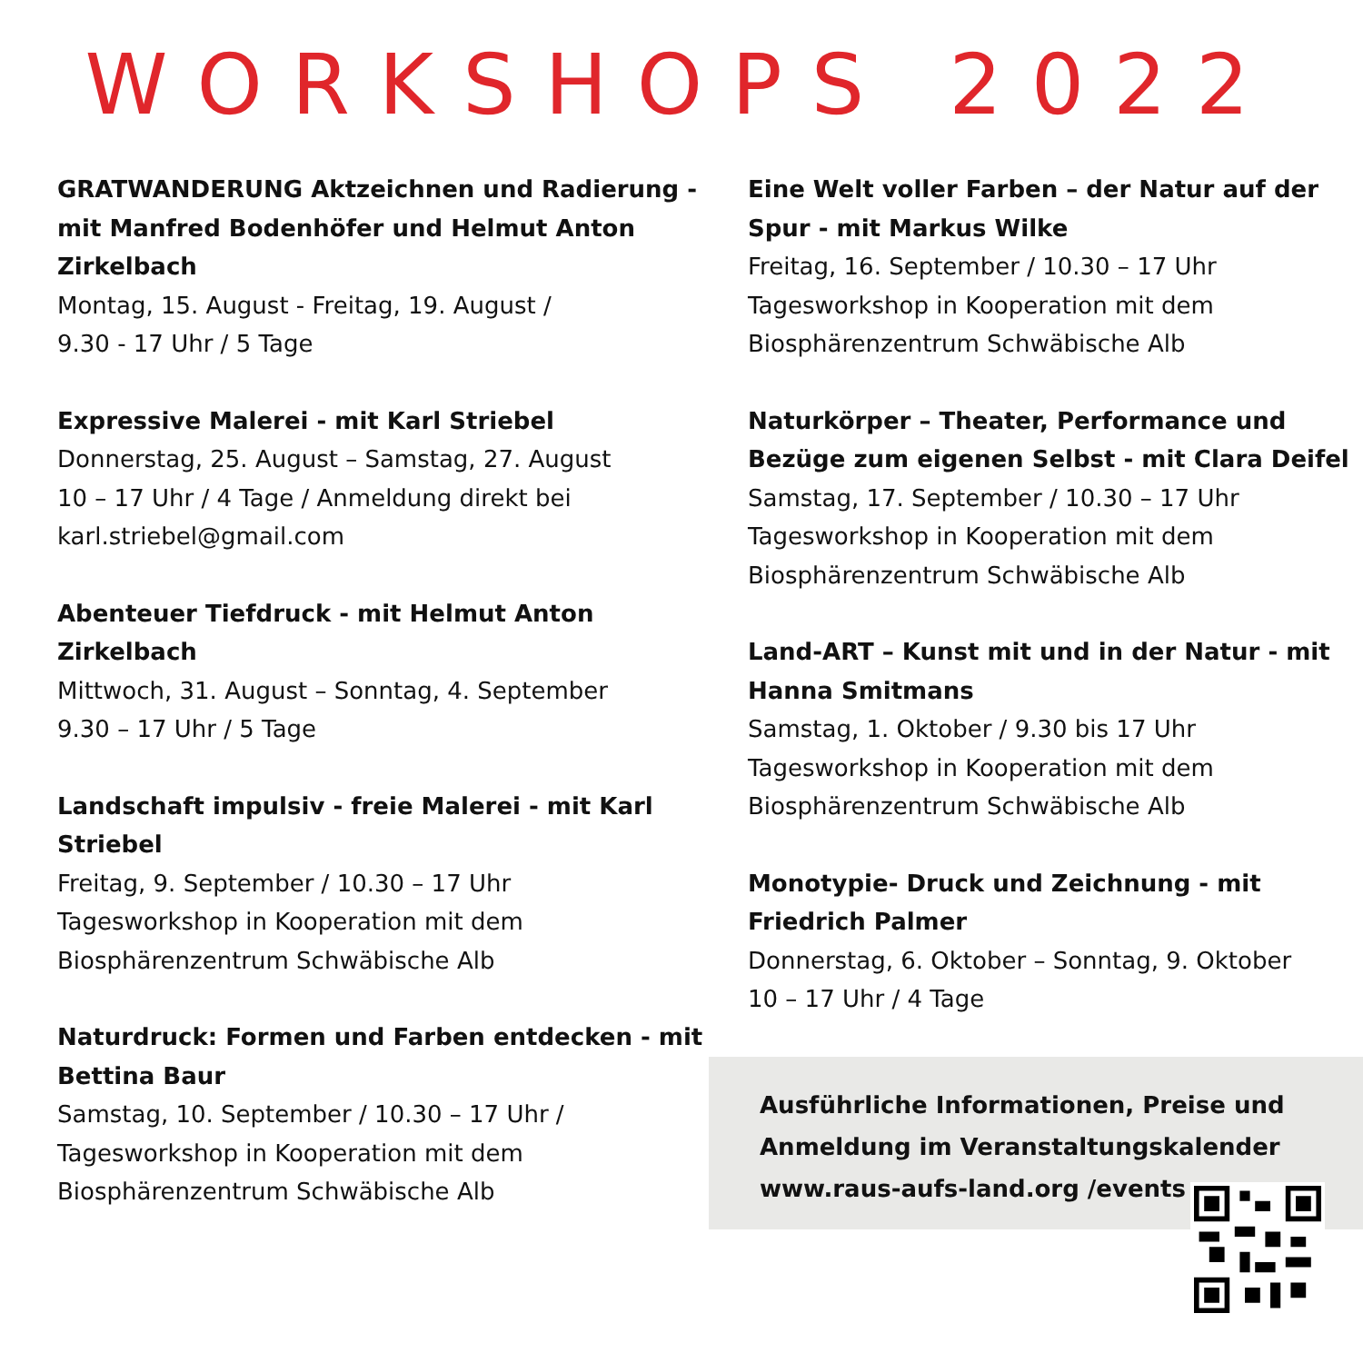WORKSHOPS 2022
GRATWANDERUNG Aktzeichnen und Radierung - mit Manfred Bodenhöfer und Helmut Anton Zirkelbach
Montag, 15. August - Freitag, 19. August /
9.30 - 17 Uhr / 5 Tage
Expressive Malerei - mit Karl Striebel
Donnerstag, 25. August – Samstag, 27. August
10 – 17 Uhr / 4 Tage / Anmeldung direkt bei karl.striebel@gmail.com
Abenteuer Tiefdruck - mit Helmut Anton Zirkelbach
Mittwoch, 31. August – Sonntag, 4. September
9.30 – 17 Uhr / 5 Tage
Landschaft impulsiv - freie Malerei - mit Karl Striebel
Freitag, 9. September / 10.30 – 17 Uhr
Tagesworkshop in Kooperation mit dem Biosphärenzentrum Schwäbische Alb
Naturdruck: Formen und Farben entdecken - mit Bettina Baur
Samstag, 10. September / 10.30 – 17 Uhr /
Tagesworkshop in Kooperation mit dem Biosphärenzentrum Schwäbische Alb
Eine Welt voller Farben – der Natur auf der Spur - mit Markus Wilke
Freitag, 16. September / 10.30 – 17 Uhr
Tagesworkshop in Kooperation mit dem Biosphärenzentrum Schwäbische Alb
Naturkörper – Theater, Performance und Bezüge zum eigenen Selbst - mit Clara Deifel
Samstag, 17. September / 10.30 – 17 Uhr
Tagesworkshop in Kooperation mit dem Biosphärenzentrum Schwäbische Alb
Land-ART – Kunst mit und in der Natur - mit Hanna Smitmans
Samstag, 1. Oktober / 9.30 bis 17 Uhr
Tagesworkshop in Kooperation mit dem Biosphärenzentrum Schwäbische Alb
Monotypie- Druck und Zeichnung - mit Friedrich Palmer
Donnerstag, 6. Oktober – Sonntag, 9. Oktober
10 – 17 Uhr / 4 Tage
Ausführliche Informationen, Preise und
Anmeldung im Veranstaltungskalender
www.raus-aufs-land.org /events